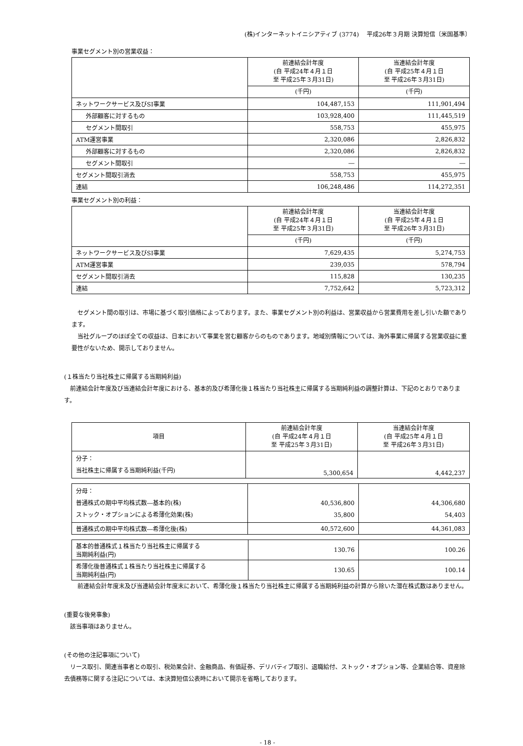(株)インターネットイニシアティブ (3774)　 平成26年３月期 決算短信〔米国基準〕
事業セグメント別の営業収益：
| | 前連結会計年度 (自 平成24年４月１日 至 平成25年３月31日) | 当連結会計年度 (自 平成25年４月１日 至 平成26年３月31日) |
| --- | --- | --- |
| | (千円) | (千円) |
| ネットワークサービス及びSI事業 | 104,487,153 | 111,901,494 |
| 外部顧客に対するもの | 103,928,400 | 111,445,519 |
| セグメント間取引 | 558,753 | 455,975 |
| ATM運営事業 | 2,320,086 | 2,826,832 |
| 外部顧客に対するもの | 2,320,086 | 2,826,832 |
| セグメント間取引 | ― | ― |
| セグメント間取引消去 | 558,753 | 455,975 |
| 連結 | 106,248,486 | 114,272,351 |
事業セグメント別の利益：
| | 前連結会計年度 (自 平成24年４月１日 至 平成25年３月31日) | 当連結会計年度 (自 平成25年４月１日 至 平成26年３月31日) |
| --- | --- | --- |
| | (千円) | (千円) |
| ネットワークサービス及びSI事業 | 7,629,435 | 5,274,753 |
| ATM運営事業 | 239,035 | 578,794 |
| セグメント間取引消去 | 115,828 | 130,235 |
| 連結 | 7,752,642 | 5,723,312 |
　セグメント間の取引は、市場に基づく取引価格によっております。また、事業セグメント別の利益は、営業収益から営業費用を差し引いた額であります。
　当社グループのほぼ全ての収益は、日本において事業を営む顧客からのものであります。地域別情報については、海外事業に帰属する営業収益に重要性がないため、開示しておりません。
(１株当たり当社株主に帰属する当期純利益)
　前連結会計年度及び当連結会計年度における、基本的及び希薄化後１株当たり当社株主に帰属する当期純利益の調整計算は、下記のとおりであります。
| 項目 | 前連結会計年度 (自 平成24年４月１日 至 平成25年３月31日) | 当連結会計年度 (自 平成25年４月１日 至 平成26年３月31日) |
| --- | --- | --- |
| 分子： 当社株主に帰属する当期純利益(千円) | 5,300,654 | 4,442,237 |
| 分母： 普通株式の期中平均株式数―基本的(株) ストック・オプションによる希薄化効果(株) | 40,536,800 35,800 | 44,306,680 54,403 |
| 普通株式の期中平均株式数―希薄化後(株) | 40,572,600 | 44,361,083 |
| 基本的普通株式１株当たり当社株主に帰属する 当期純利益(円) | 130.76 | 100.26 |
| 希薄化後普通株式１株当たり当社株主に帰属する 当期純利益(円) | 130.65 | 100.14 |
　前連結会計年度末及び当連結会計年度末において、希薄化後１株当たり当社株主に帰属する当期純利益の計算から除いた潜在株式数はありません。
(重要な後発事象)
　該当事項はありません。
(その他の注記事項について)
　リース取引、関連当事者との取引、税効果会計、金融商品、有価証券、デリバティブ取引、退職給付、ストック・オプション等、企業結合等、資産除去債務等に関する注記については、本決算短信公表時において開示を省略しております。
- 18 -